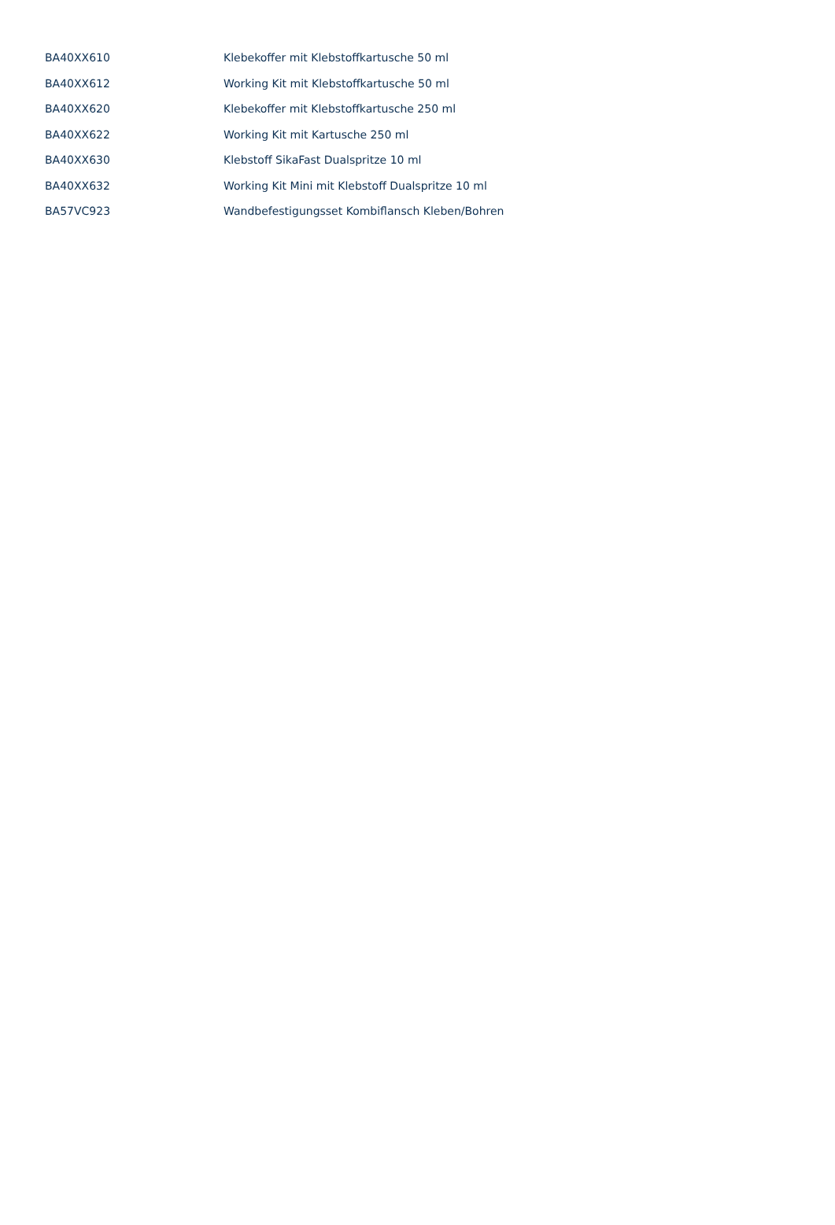| BA40XX610 | Klebekoffer mit Klebstoffkartusche 50 ml |
| BA40XX612 | Working Kit mit Klebstoffkartusche 50 ml |
| BA40XX620 | Klebekoffer mit Klebstoffkartusche 250 ml |
| BA40XX622 | Working Kit mit Kartusche 250 ml |
| BA40XX630 | Klebstoff SikaFast Dualspritze 10 ml |
| BA40XX632 | Working Kit Mini mit Klebstoff Dualspritze 10 ml |
| BA57VC923 | Wandbefestigungsset Kombiflansch Kleben/Bohren |